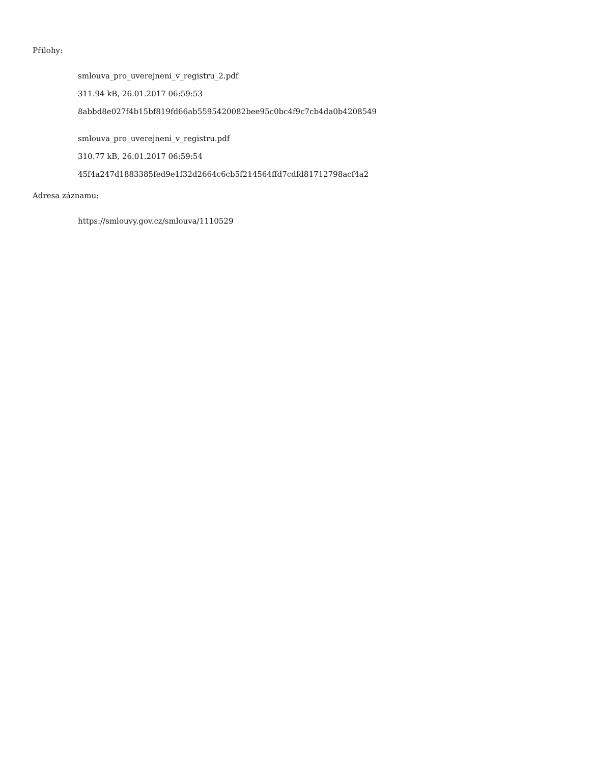Přílohy:
smlouva_pro_uverejneni_v_registru_2.pdf
311.94 kB, 26.01.2017 06:59:53
8abbd8e027f4b15bf819fd66ab5595420082bee95c0bc4f9c7cb4da0b4208549
smlouva_pro_uverejneni_v_registru.pdf
310.77 kB, 26.01.2017 06:59:54
45f4a247d1883385fed9e1f32d2664c6cb5f214564ffd7cdfd81712798acf4a2
Adresa záznamu:
https://smlouvy.gov.cz/smlouva/1110529